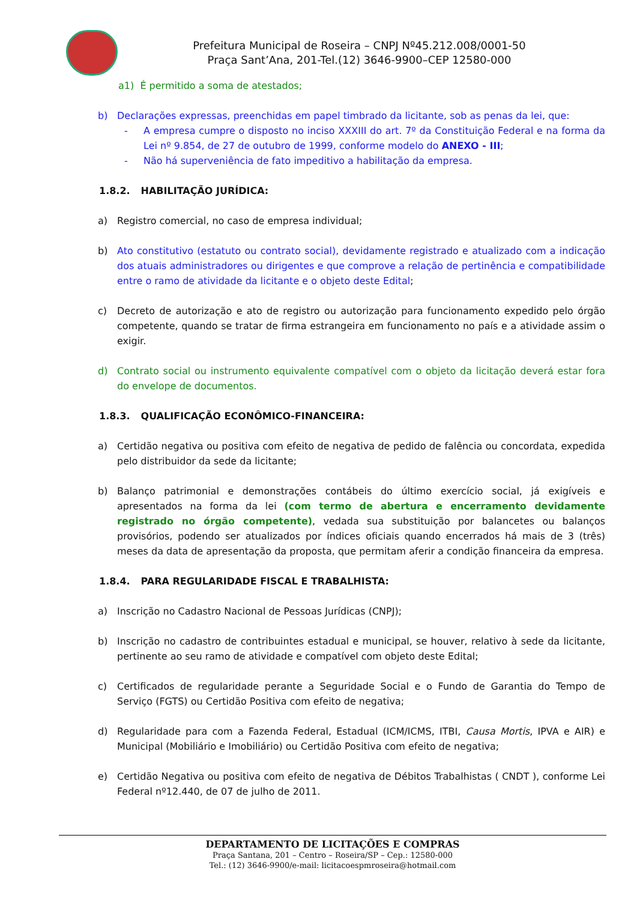Prefeitura Municipal de Roseira – CNPJ Nº45.212.008/0001-50
Praça Sant’Ana, 201-Tel.(12) 3646-9900–CEP 12580-000
a1) É permitido a soma de atestados;
b) Declarações expressas, preenchidas em papel timbrado da licitante, sob as penas da lei, que:
- A empresa cumpre o disposto no inciso XXXIII do art. 7º da Constituição Federal e na forma da Lei nº 9.854, de 27 de outubro de 1999, conforme modelo do ANEXO - III;
- Não há superveniência de fato impeditivo a habilitação da empresa.
1.8.2. HABILITAÇÃO JURÍDICA:
a) Registro comercial, no caso de empresa individual;
b) Ato constitutivo (estatuto ou contrato social), devidamente registrado e atualizado com a indicação dos atuais administradores ou dirigentes e que comprove a relação de pertinência e compatibilidade entre o ramo de atividade da licitante e o objeto deste Edital;
c) Decreto de autorização e ato de registro ou autorização para funcionamento expedido pelo órgão competente, quando se tratar de firma estrangeira em funcionamento no país e a atividade assim o exigir.
d) Contrato social ou instrumento equivalente compatível com o objeto da licitação deverá estar fora do envelope de documentos.
1.8.3. QUALIFICAÇÃO ECONÔMICO-FINANCEIRA:
a) Certidão negativa ou positiva com efeito de negativa de pedido de falência ou concordata, expedida pelo distribuidor da sede da licitante;
b) Balanço patrimonial e demonstrações contábeis do último exercício social, já exigíveis e apresentados na forma da lei (com termo de abertura e encerramento devidamente registrado no órgão competente), vedada sua substituição por balancetes ou balanços provisórios, podendo ser atualizados por índices oficiais quando encerrados há mais de 3 (três) meses da data de apresentação da proposta, que permitam aferir a condição financeira da empresa.
1.8.4. PARA REGULARIDADE FISCAL E TRABALHISTA:
a) Inscrição no Cadastro Nacional de Pessoas Jurídicas (CNPJ);
b) Inscrição no cadastro de contribuintes estadual e municipal, se houver, relativo à sede da licitante, pertinente ao seu ramo de atividade e compatível com objeto deste Edital;
c) Certificados de regularidade perante a Seguridade Social e o Fundo de Garantia do Tempo de Serviço (FGTS) ou Certidão Positiva com efeito de negativa;
d) Regularidade para com a Fazenda Federal, Estadual (ICM/ICMS, ITBI, Causa Mortis, IPVA e AIR) e Municipal (Mobiliário e Imobiliário) ou Certidão Positiva com efeito de negativa;
e) Certidão Negativa ou positiva com efeito de negativa de Débitos Trabalhistas ( CNDT ), conforme Lei Federal nº12.440, de 07 de julho de 2011.
DEPARTAMENTO DE LICITAÇÕES E COMPRAS
Praça Santana, 201 – Centro – Roseira/SP – Cep.: 12580-000
Tel.: (12) 3646-9900/e-mail: licitacoespmroseira@hotmail.com